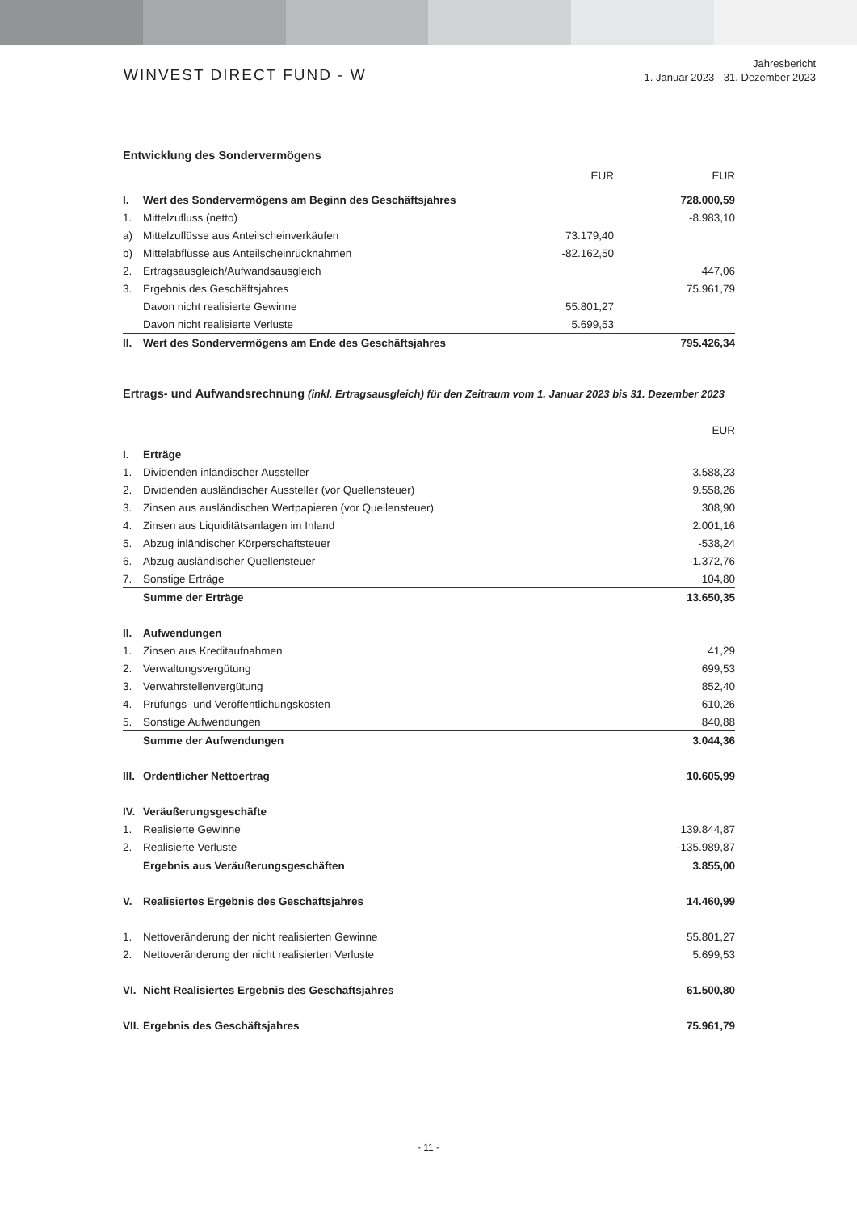WINVEST DIRECT FUND - W
Jahresbericht
1. Januar 2023 - 31. Dezember 2023
Entwicklung des Sondervermögens
| | | EUR | EUR |
| --- | --- | --- | --- |
| I. | Wert des Sondervermögens am Beginn des Geschäftsjahres | | 728.000,59 |
| 1. | Mittelzufluss (netto) | | -8.983,10 |
| a) | Mittelzuflüsse aus Anteilscheinverkäufen | 73.179,40 | |
| b) | Mittelabflüsse aus Anteilscheinrücknahmen | -82.162,50 | |
| 2. | Ertragsausgleich/Aufwandsausgleich | | 447,06 |
| 3. | Ergebnis des Geschäftsjahres | | 75.961,79 |
| | Davon nicht realisierte Gewinne | 55.801,27 | |
| | Davon nicht realisierte Verluste | 5.699,53 | |
| II. | Wert des Sondervermögens am Ende des Geschäftsjahres | | 795.426,34 |
Ertrags- und Aufwandsrechnung (inkl. Ertragsausgleich) für den Zeitraum vom 1. Januar 2023 bis 31. Dezember 2023
| | | EUR |
| --- | --- | --- |
| I. | Erträge | |
| 1. | Dividenden inländischer Aussteller | 3.588,23 |
| 2. | Dividenden ausländischer Aussteller (vor Quellensteuer) | 9.558,26 |
| 3. | Zinsen aus ausländischen Wertpapieren (vor Quellensteuer) | 308,90 |
| 4. | Zinsen aus Liquiditätsanlagen im Inland | 2.001,16 |
| 5. | Abzug inländischer Körperschaftsteuer | -538,24 |
| 6. | Abzug ausländischer Quellensteuer | -1.372,76 |
| 7. | Sonstige Erträge | 104,80 |
| | Summe der Erträge | 13.650,35 |
| II. | Aufwendungen | |
| 1. | Zinsen aus Kreditaufnahmen | 41,29 |
| 2. | Verwaltungsvergütung | 699,53 |
| 3. | Verwahrstellenvergütung | 852,40 |
| 4. | Prüfungs- und Veröffentlichungskosten | 610,26 |
| 5. | Sonstige Aufwendungen | 840,88 |
| | Summe der Aufwendungen | 3.044,36 |
| III. | Ordentlicher Nettoertrag | 10.605,99 |
| IV. | Veräußerungsgeschäfte | |
| 1. | Realisierte Gewinne | 139.844,87 |
| 2. | Realisierte Verluste | -135.989,87 |
| | Ergebnis aus Veräußerungsgeschäften | 3.855,00 |
| V. | Realisiertes Ergebnis des Geschäftsjahres | 14.460,99 |
| 1. | Nettoveränderung der nicht realisierten Gewinne | 55.801,27 |
| 2. | Nettoveränderung der nicht realisierten Verluste | 5.699,53 |
| VI. | Nicht Realisiertes Ergebnis des Geschäftsjahres | 61.500,80 |
| VII. | Ergebnis des Geschäftsjahres | 75.961,79 |
- 11 -